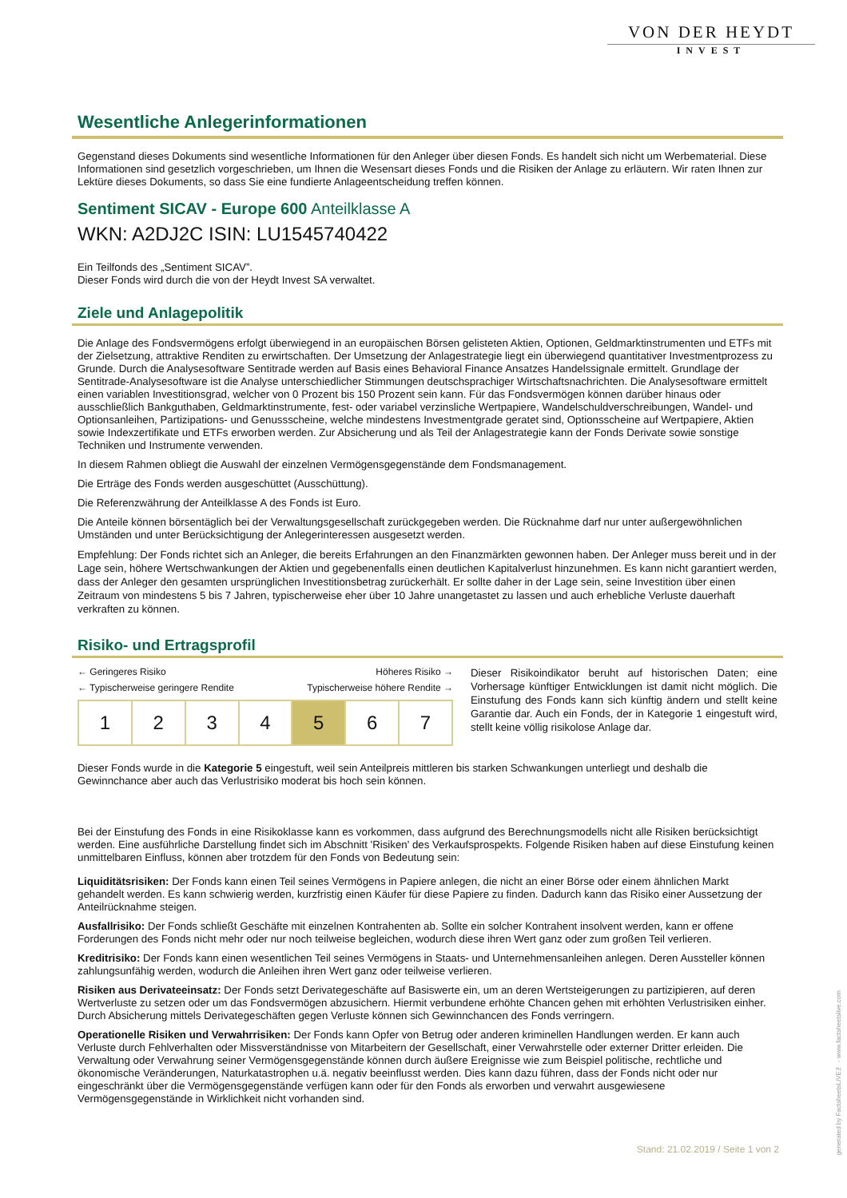VON DER HEYDT
INVEST
Wesentliche Anlegerinformationen
Gegenstand dieses Dokuments sind wesentliche Informationen für den Anleger über diesen Fonds. Es handelt sich nicht um Werbematerial. Diese Informationen sind gesetzlich vorgeschrieben, um Ihnen die Wesensart dieses Fonds und die Risiken der Anlage zu erläutern. Wir raten Ihnen zur Lektüre dieses Dokuments, so dass Sie eine fundierte Anlageentscheidung treffen können.
Sentiment SICAV - Europe 600 Anteilklasse A
WKN: A2DJ2C ISIN: LU1545740422
Ein Teilfonds des „Sentiment SICAV”.
Dieser Fonds wird durch die von der Heydt Invest SA verwaltet.
Ziele und Anlagepolitik
Die Anlage des Fondsvermögens erfolgt überwiegend in an europäischen Börsen gelisteten Aktien, Optionen, Geldmarktinstrumenten und ETFs mit der Zielsetzung, attraktive Renditen zu erwirtschaften. Der Umsetzung der Anlagestrategie liegt ein überwiegend quantitativer Investmentprozess zu Grunde. Durch die Analysesoftware Sentitrade werden auf Basis eines Behavioral Finance Ansatzes Handelssignale ermittelt. Grundlage der Sentitrade-Analysesoftware ist die Analyse unterschiedlicher Stimmungen deutschsprachiger Wirtschaftsnachrichten. Die Analysesoftware ermittelt einen variablen Investitionsgrad, welcher von 0 Prozent bis 150 Prozent sein kann. Für das Fondsvermögen können darüber hinaus oder ausschließlich Bankguthaben, Geldmarktinstrumente, fest- oder variabel verzinsliche Wertpapiere, Wandelschuldverschreibungen, Wandel- und Optionsanleihen, Partizipations- und Genussscheine, welche mindestens Investmentgrade geratet sind, Optionsscheine auf Wertpapiere, Aktien sowie Indexzertifikate und ETFs erworben werden. Zur Absicherung und als Teil der Anlagestrategie kann der Fonds Derivate sowie sonstige Techniken und Instrumente verwenden.
In diesem Rahmen obliegt die Auswahl der einzelnen Vermögensgegenstände dem Fondsmanagement.
Die Erträge des Fonds werden ausgeschüttet (Ausschüttung).
Die Referenzwährung der Anteilklasse A des Fonds ist Euro.
Die Anteile können börsentäglich bei der Verwaltungsgesellschaft zurückgegeben werden. Die Rücknahme darf nur unter außergewöhnlichen Umständen und unter Berücksichtigung der Anlegerinteressen ausgesetzt werden.
Empfehlung: Der Fonds richtet sich an Anleger, die bereits Erfahrungen an den Finanzmärkten gewonnen haben. Der Anleger muss bereit und in der Lage sein, höhere Wertschwankungen der Aktien und gegebenenfalls einen deutlichen Kapitalverlust hinzunehmen. Es kann nicht garantiert werden, dass der Anleger den gesamten ursprünglichen Investitionsbetrag zurückerhält. Er sollte daher in der Lage sein, seine Investition über einen Zeitraum von mindestens 5 bis 7 Jahren, typischerweise eher über 10 Jahre unangetastet zu lassen und auch erhebliche Verluste dauerhaft verkraften zu können.
Risiko- und Ertragsprofil
← Geringeres Risiko Höheres Risiko →
← Typischerweise geringere Rendite Typischerweise höhere Rendite →
| 1 | 2 | 3 | 4 | 5 | 6 | 7 |
Dieser Risikoindikator beruht auf historischen Daten; eine Vorhersage künftiger Entwicklungen ist damit nicht möglich. Die Einstufung des Fonds kann sich künftig ändern und stellt keine Garantie dar. Auch ein Fonds, der in Kategorie 1 eingestuft wird, stellt keine völlig risikolose Anlage dar.
Dieser Fonds wurde in die Kategorie 5 eingestuft, weil sein Anteilpreis mittleren bis starken Schwankungen unterliegt und deshalb die Gewinnchance aber auch das Verlustrisiko moderat bis hoch sein können.
Bei der Einstufung des Fonds in eine Risikoklasse kann es vorkommen, dass aufgrund des Berechnungsmodells nicht alle Risiken berücksichtigt werden. Eine ausführliche Darstellung findet sich im Abschnitt 'Risiken' des Verkaufsprospekts. Folgende Risiken haben auf diese Einstufung keinen unmittelbaren Einfluss, können aber trotzdem für den Fonds von Bedeutung sein:
Liquiditätsrisiken: Der Fonds kann einen Teil seines Vermögens in Papiere anlegen, die nicht an einer Börse oder einem ähnlichen Markt gehandelt werden. Es kann schwierig werden, kurzfristig einen Käufer für diese Papiere zu finden. Dadurch kann das Risiko einer Aussetzung der Anteilrücknahme steigen.
Ausfallrisiko: Der Fonds schließt Geschäfte mit einzelnen Kontrahenten ab. Sollte ein solcher Kontrahent insolvent werden, kann er offene Forderungen des Fonds nicht mehr oder nur noch teilweise begleichen, wodurch diese ihren Wert ganz oder zum großen Teil verlieren.
Kreditrisiko: Der Fonds kann einen wesentlichen Teil seines Vermögens in Staats- und Unternehmensanleihen anlegen. Deren Aussteller können zahlungsunfähig werden, wodurch die Anleihen ihren Wert ganz oder teilweise verlieren.
Risiken aus Derivateeinsatz: Der Fonds setzt Derivategeschäfte auf Basiswerte ein, um an deren Wertsteigerungen zu partizipieren, auf deren Wertverluste zu setzen oder um das Fondsvermögen abzusichern. Hiermit verbundene erhöhte Chancen gehen mit erhöhten Verlustrisiken einher. Durch Absicherung mittels Derivategeschäften gegen Verluste können sich Gewinnchancen des Fonds verringern.
Operationelle Risiken und Verwahrrisiken: Der Fonds kann Opfer von Betrug oder anderen kriminellen Handlungen werden. Er kann auch Verluste durch Fehlverhalten oder Missverständnisse von Mitarbeitern der Gesellschaft, einer Verwahrstelle oder externer Dritter erleiden. Die Verwaltung oder Verwahrung seiner Vermögensgegenstände können durch äußere Ereignisse wie zum Beispiel politische, rechtliche und ökonomische Veränderungen, Naturkatastrophen u.ä. negativ beeinflusst werden. Dies kann dazu führen, dass der Fonds nicht oder nur eingeschränkt über die Vermögensgegenstände verfügen kann oder für den Fonds als erworben und verwahrt ausgewiesene Vermögensgegenstände in Wirklichkeit nicht vorhanden sind.
Stand: 21.02.2019 / Seite 1 von 2
generated by FactsheetsLIVE™ - www.factsheetslive.com